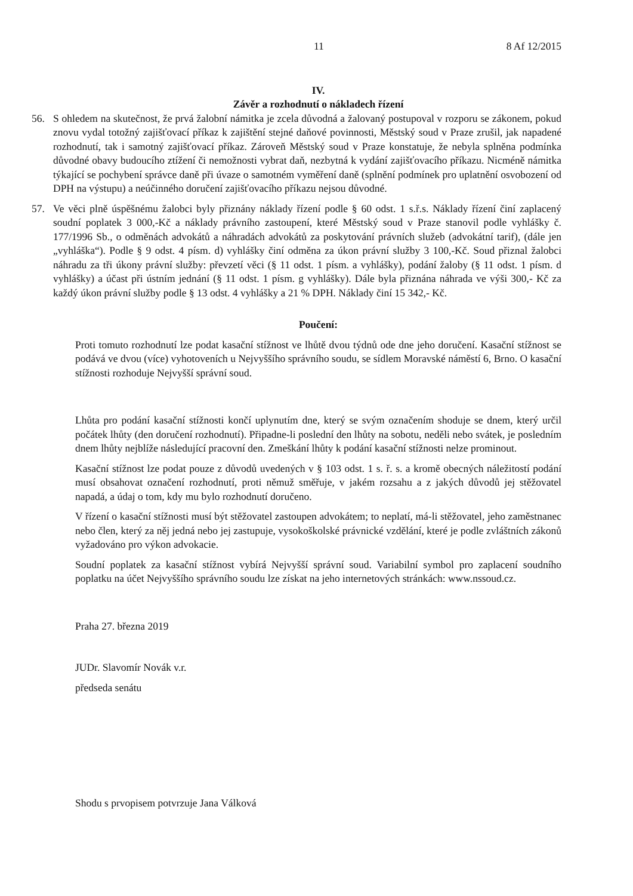11 8 Af 12/2015
IV.
Závěr a rozhodnutí o nákladech řízení
56. S ohledem na skutečnost, že prvá žalobní námitka je zcela důvodná a žalovaný postupoval v rozporu se zákonem, pokud znovu vydal totožný zajišťovací příkaz k zajištění stejné daňové povinnosti, Městský soud v Praze zrušil, jak napadené rozhodnutí, tak i samotný zajišťovací příkaz. Zároveň Městský soud v Praze konstatuje, že nebyla splněna podmínka důvodné obavy budoucího ztížení či nemožnosti vybrat daň, nezbytná k vydání zajišťovacího příkazu. Nicméně námitka týkající se pochybení správce daně při úvaze o samotném vyměření daně (splnění podmínek pro uplatnění osvobození od DPH na výstupu) a neúčinného doručení zajišťovacího příkazu nejsou důvodné.
57. Ve věci plně úspěšnému žalobci byly přiznány náklady řízení podle § 60 odst. 1 s.ř.s. Náklady řízení činí zaplacený soudní poplatek 3 000,-Kč a náklady právního zastoupení, které Městský soud v Praze stanovil podle vyhlášky č. 177/1996 Sb., o odměnách advokátů a náhradách advokátů za poskytování právních služeb (advokátní tarif), (dále jen „vyhláška“). Podle § 9 odst. 4 písm. d) vyhlášky činí odměna za úkon právní služby 3 100,-Kč. Soud přiznal žalobci náhradu za tři úkony právní služby: převzetí věci (§ 11 odst. 1 písm. a vyhlášky), podání žaloby (§ 11 odst. 1 písm. d vyhlášky) a účast při ústním jednání (§ 11 odst. 1 písm. g vyhlášky). Dále byla přiznána náhrada ve výši 300,- Kč za každý úkon právní služby podle § 13 odst. 4 vyhlášky a 21 % DPH. Náklady činí 15 342,- Kč.
Poučení:
Proti tomuto rozhodnutí lze podat kasační stížnost ve lhůtě dvou týdnů ode dne jeho doručení. Kasační stížnost se podává ve dvou (více) vyhotoveních u Nejvyššího správního soudu, se sídlem Moravské náměstí 6, Brno. O kasační stížnosti rozhoduje Nejvyšší správní soud.
Lhůta pro podání kasační stížnosti končí uplynutím dne, který se svým označením shoduje se dnem, který určil počátek lhůty (den doručení rozhodnutí). Připadne-li poslední den lhůty na sobotu, neděli nebo svátek, je posledním dnem lhůty nejblíže následující pracovní den. Zmeškání lhůty k podání kasační stížnosti nelze prominout.
Kasační stížnost lze podat pouze z důvodů uvedených v § 103 odst. 1 s. ř. s. a kromě obecných náležitostí podání musí obsahovat označení rozhodnutí, proti němuž směřuje, v jakém rozsahu a z jakých důvodů jej stěžovatel napadá, a údaj o tom, kdy mu bylo rozhodnutí doručeno.
V řízení o kasační stížnosti musí být stěžovatel zastoupen advokátem; to neplatí, má-li stěžovatel, jeho zaměstnanec nebo člen, který za něj jedná nebo jej zastupuje, vysokoškolské právnické vzdělání, které je podle zvláštních zákonů vyžadováno pro výkon advokacie.
Soudní poplatek za kasační stížnost vybírá Nejvyšší správní soud. Variabilní symbol pro zaplacení soudního poplatku na účet Nejvyššího správního soudu lze získat na jeho internetových stránkách: www.nssoud.cz.
Praha 27. března 2019
JUDr. Slavomír Novák v.r.
předseda senátu
Shodu s prvopisem potvrzuje Jana Válková